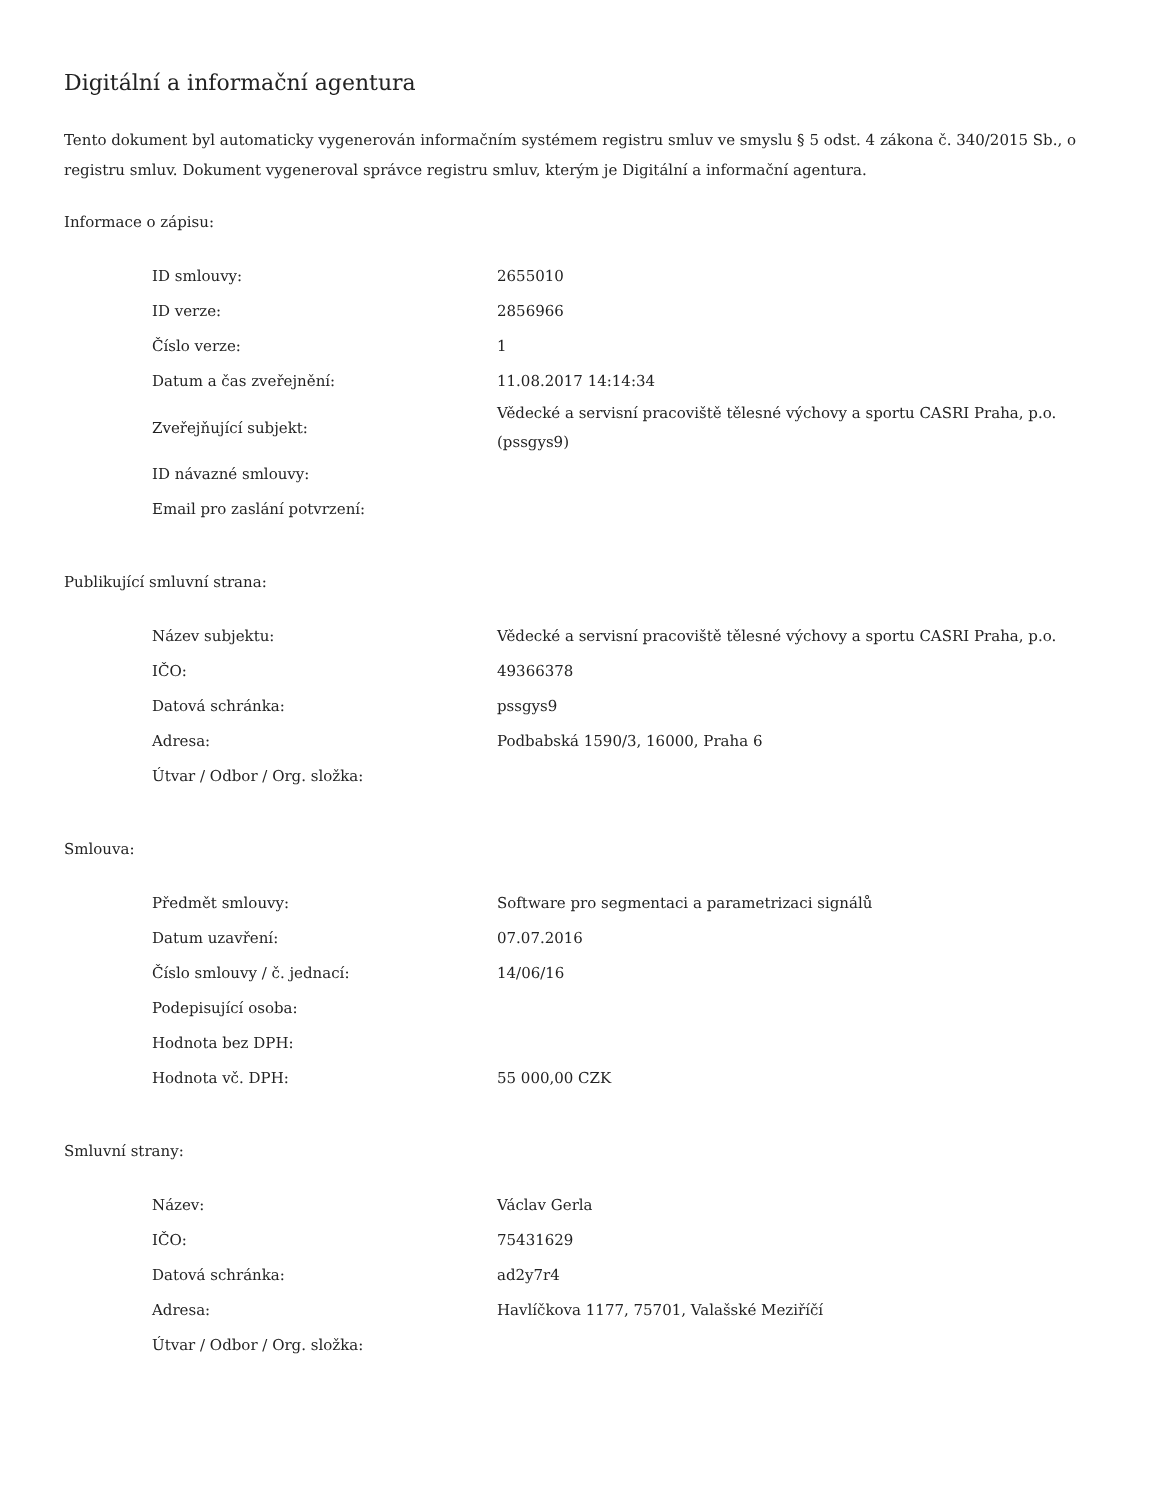Digitální a informační agentura
Tento dokument byl automaticky vygenerován informačním systémem registru smluv ve smyslu § 5 odst. 4 zákona č. 340/2015 Sb., o registru smluv. Dokument vygeneroval správce registru smluv, kterým je Digitální a informační agentura.
Informace o zápisu:
| ID smlouvy: | 2655010 |
| ID verze: | 2856966 |
| Číslo verze: | 1 |
| Datum a čas zveřejnění: | 11.08.2017 14:14:34 |
| Zveřejňující subjekt: | Vědecké a servisní pracoviště tělesné výchovy a sportu CASRI Praha, p.o. (pssgys9) |
| ID návazné smlouvy: | |
| Email pro zaslání potvrzení: | |
Publikující smluvní strana:
| Název subjektu: | Vědecké a servisní pracoviště tělesné výchovy a sportu CASRI Praha, p.o. |
| IČO: | 49366378 |
| Datová schránka: | pssgys9 |
| Adresa: | Podbabská 1590/3, 16000, Praha 6 |
| Útvar / Odbor / Org. složka: | |
Smlouva:
| Předmět smlouvy: | Software pro segmentaci a parametrizaci signálů |
| Datum uzavření: | 07.07.2016 |
| Číslo smlouvy / č. jednací: | 14/06/16 |
| Podepisující osoba: | |
| Hodnota bez DPH: | |
| Hodnota vč. DPH: | 55 000,00 CZK |
Smluvní strany:
| Název: | Václav Gerla |
| IČO: | 75431629 |
| Datová schránka: | ad2y7r4 |
| Adresa: | Havlíčkova 1177, 75701, Valašské Meziříčí |
| Útvar / Odbor / Org. složka: | |